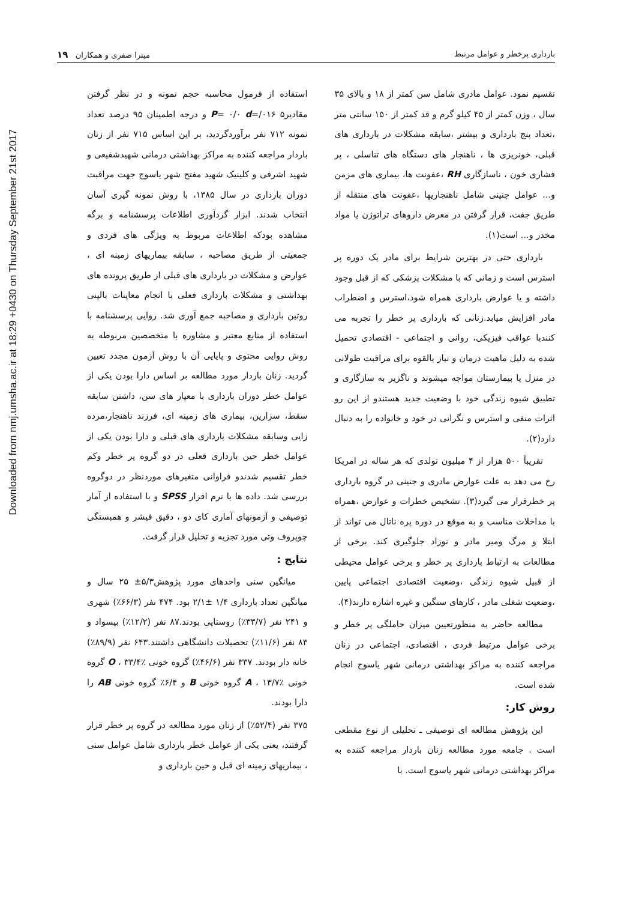Downloaded from nmj.umsha.ac.ir at 18:29 +0430 on Thursday September 21st 2017
بارداری پرخطر و عوامل مرتبط میترا صفری و همکاران ۱۹
تقسیم نمود. عوامل مادری شامل سن کمتر از ۱۸ و بالای ۳۵ سال ، وزن کمتر از ۴۵ کیلو گرم و قد کمتر از ۱۵۰ سانتی متر ،تعداد پنج بارداری و بیشتر ،سابقه مشکلات در بارداری های قبلی، خونریزی ها ، ناهنجار های دستگاه های تناسلی ، پر فشاری خون ، ناسازگاری RH ،عفونت ها، بیماری های مزمن و... عوامل جنینی شامل ناهنجاریها ،عفونت های منتقله از طریق جفت، قرار گرفتن در معرض داروهای تراتوژن یا مواد مخدر و... است(۱).
بارداری حتی در بهترین شرایط برای مادر یک دوره پر استرس است و زمانی که با مشکلات پزشکی که از قبل وجود داشته و یا عوارض بارداری همراه شود،استرس و اضطراب مادر افزایش میابد.زنانی که بارداری پر خطر را تجربه می کنندبا عواقب فیزیکی، روانی و اجتماعی - اقتصادی تحمیل شده به دلیل ماهیت درمان و نیاز بالقوه برای مراقبت طولانی در منزل یا بیمارستان مواجه میشوند و ناگزیر به سازگاری و تطبیق شیوه زندگی خود با وضعیت جدید هستندو از این رو اثرات منفی و استرس و نگرانی در خود و خانواده را به دنبال دارد(۲).
تقریباً ۵۰۰ هزار از ۴ میلیون تولدی که هر ساله در امریکا رخ می دهد به علت عوارض مادری و جنینی در گروه بارداری پر خطرقرار می گیرد(۳). تشخیص خطرات و عوارض ،همراه با مداخلات مناسب و به موقع در دوره پره ناتال می تواند از ابتلا و مرگ ومیر مادر و نوزاد جلوگیری کند. برخی از مطالعات به ارتباط بارداری پر خطر و برخی عوامل محیطی از قبیل شیوه زندگی ،وضعیت اقتصادی اجتماعی پایین ،وضعیت شغلی مادر ، کارهای سنگین و غیره اشاره دارند(۴).
مطالعه حاضر به منظورتعیین میزان حاملگی پر خطر و برخی عوامل مرتبط فردی ، اقتصادی، اجتماعی در زنان مراجعه کننده به مراکز بهداشتی درمانی شهر یاسوج انجام شده است.
روش کار:
این پژوهش مطالعه ای توصیفی ـ تحلیلی از نوع مقطعی است . جامعه مورد مطالعه زنان باردار مراجعه کننده به مراکز بهداشتی درمانی شهر یاسوج است. با
استفاده از فرمول محاسبه حجم نمونه و در نظر گرفتن مقادیر۵ P= ۰/۰ d=/۰۱۶ و درجه اطمینان ۹۵ درصد تعداد نمونه ۷۱۲ نفر برآوردگردید، بر این اساس ۷۱۵ نفر از زنان باردار مراجعه کننده به مراکز بهداشتی درمانی شهیدشفیعی و شهید اشرفی و کلینیک شهید مفتح شهر یاسوج جهت مراقبت دوران بارداری در سال ۱۳۸۵، با روش نمونه گیری آسان انتخاب شدند. ابزار گردآوری اطلاعات پرسشنامه و برگه مشاهده بودکه اطلاعات مربوط به ویژگی های فردی و جمعیتی از طریق مصاحبه ، سابقه بیماریهای زمینه ای ، عوارض و مشکلات در بارداری های قبلی از طریق پرونده های بهداشتی و مشکلات بارداری فعلی با انجام معاینات بالینی روتین بارداری و مصاحبه جمع آوری شد. روایی پرسشنامه با استفاده از منابع معتبر و مشاوره با متخصصین مربوطه به روش روایی محتوی و پایایی آن با روش آزمون مجدد تعیین گردید. زنان باردار مورد مطالعه بر اساس دارا بودن یکی از عوامل خطر دوران بارداری با معیار های سن، داشتن سابقه سقط، سزارین، بیماری های زمینه ای، فرزند ناهنجار،مرده زایی وسابقه مشکلات بارداری های قبلی و دارا بودن یکی از عوامل خطر حین بارداری فعلی در دو گروه پر خطر وکم خطر تقسیم شدندو فراوانی متغیرهای موردنظر در دوگروه بررسی شد. داده ها با نرم افزار SPSS و با استفاده از آمار توصیفی و آزمونهای آماری کای دو ، دقیق فیشر و همبستگی چوپروف وتی مورد تجزیه و تحلیل قرار گرفت.
نتایج :
میانگین سنی واحدهای مورد پژوهش۵/۳± ۲۵ سال و میانگین تعداد بارداری ۱/۴ ±۲/۱ بود. ۴۷۴ نفر (۶۶/۳٪) شهری و ۲۴۱ نفر (۳۳/۷٪) روستایی بودند.۸۷ نفر (۱۲/۲٪) بیسواد و ۸۳ نفر (۱۱/۶٪) تحصیلات دانشگاهی داشتند.۶۴۳ نفر (۸۹/۹٪) خانه دار بودند. ۳۳۷ نفر (۴۶/۶٪) گروه خونی O ، ۳۳/۴٪ گروه خونی A ، ۱۳/۷٪ گروه خونی B و ۶/۴٪ گروه خونی AB را دارا بودند.
۳۷۵ نفر (۵۲/۴٪) از زنان مورد مطالعه در گروه پر خطر قرار گرفتند، یعنی یکی از عوامل خطر بارداری شامل عوامل سنی ، بیماریهای زمینه ای قبل و حین بارداری و